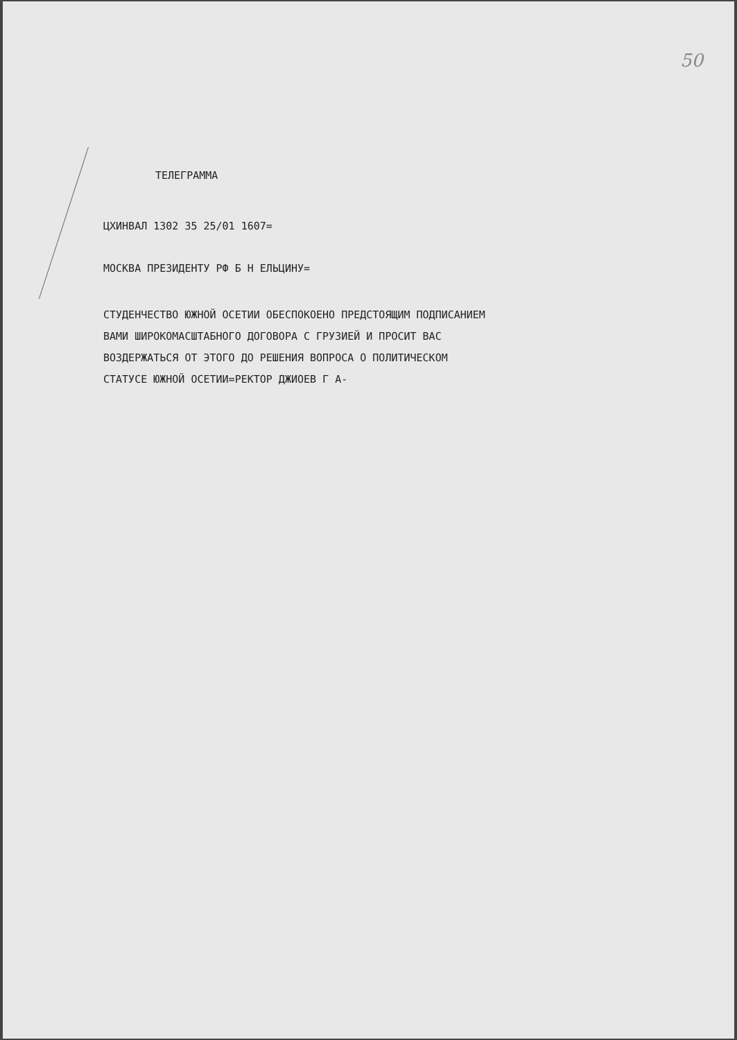50
ТЕЛЕГРАММА
ЦХИНВАЛ 1302 35 25/01 1607=
МОСКВА ПРЕЗИДЕНТУ РФ Б Н ЕЛЬЦИНУ=
СТУДЕНЧЕСТВО ЮЖНОЙ ОСЕТИИ ОБЕСПОКОЕНО ПРЕДСТОЯЩИМ ПОДПИСАНИЕМ
ВАМИ ШИРОКОМАСШТАБНОГО ДОГОВОРА С ГРУЗИЕЙ И ПРОСИТ ВАС
ВОЗДЕРЖАТЬСЯ ОТ ЭТОГО ДО РЕШЕНИЯ ВОПРОСА О ПОЛИТИЧЕСКОМ
СТАТУСЕ ЮЖНОЙ ОСЕТИИ=РЕКТОР ДЖИОЕВ Г А-